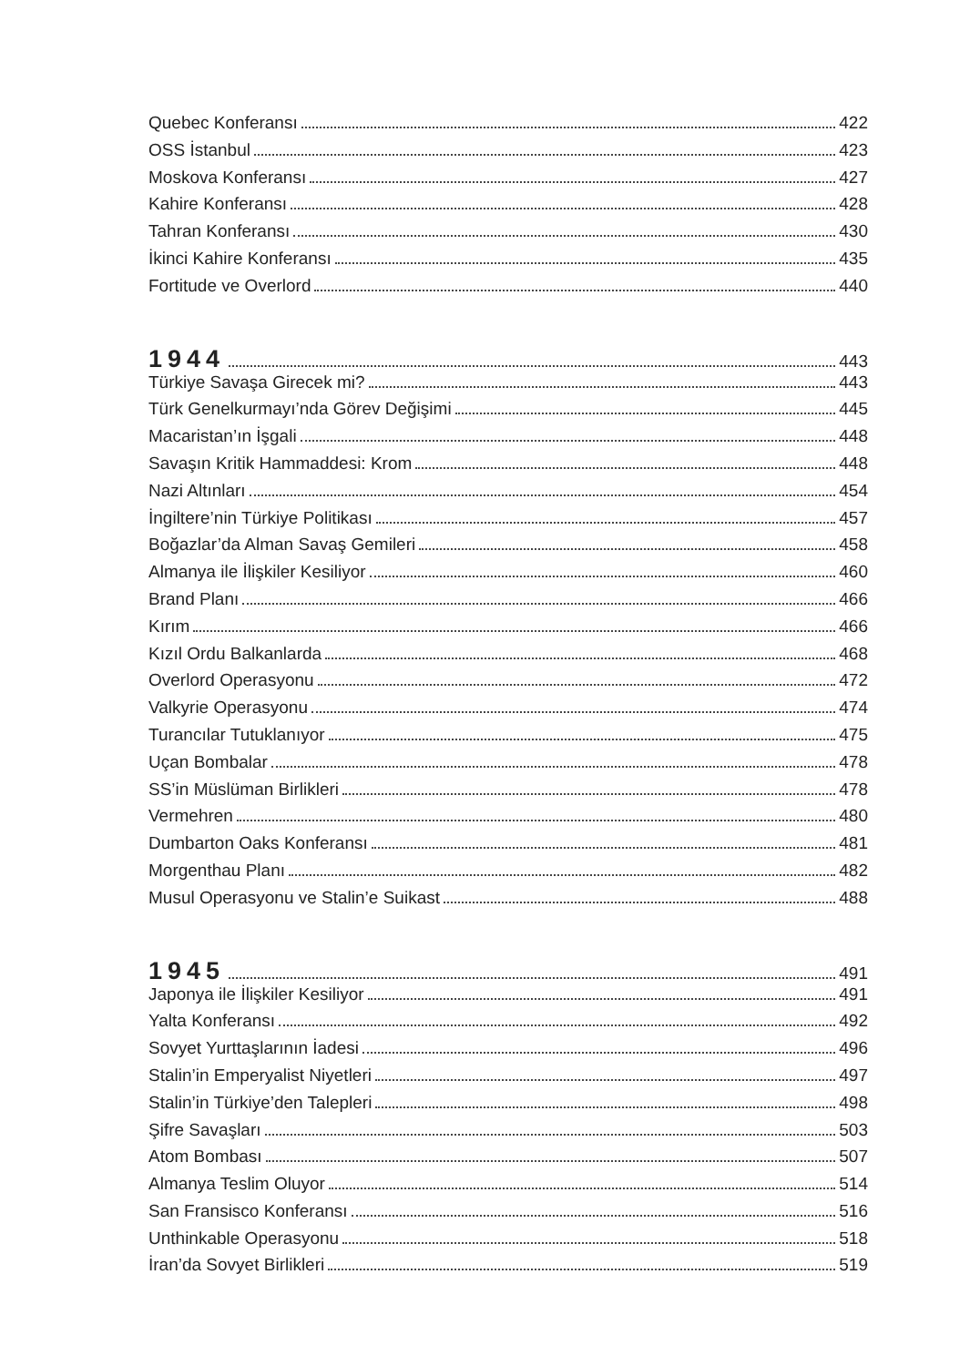Quebec Konferansı 422
OSS İstanbul 423
Moskova Konferansı 427
Kahire Konferansı 428
Tahran Konferansı 430
İkinci Kahire Konferansı 435
Fortitude ve Overlord 440
1944 443
Türkiye Savaşa Girecek mi? 443
Türk Genelkurmayı’nda Görev Değişimi 445
Macaristan’ın İşgali 448
Savaşın Kritik Hammaddesi: Krom 448
Nazi Altınları 454
İngiltere’nin Türkiye Politikası 457
Boğazlar’da Alman Savaş Gemileri 458
Almanya ile İlişkiler Kesiliyor 460
Brand Planı 466
Kırım 466
Kızıl Ordu Balkanlarda 468
Overlord Operasyonu 472
Valkyrie Operasyonu 474
Turancılar Tutuklanıyor 475
Uçan Bombalar 478
SS’in Müslüman Birlikleri 478
Vermehren 480
Dumbarton Oaks Konferansı 481
Morgenthau Planı 482
Musul Operasyonu ve Stalin’e Suikast 488
1945 491
Japonya ile İlişkiler Kesiliyor 491
Yalta Konferansı 492
Sovyet Yurttaşlarının İadesi 496
Stalin’in Emperyalist Niyetleri 497
Stalin’in Türkiye’den Talepleri 498
Şifre Savaşları 503
Atom Bombası 507
Almanya Teslim Oluyor 514
San Fransisco Konferansı 516
Unthinkable Operasyonu 518
İran’da Sovyet Birlikleri 519